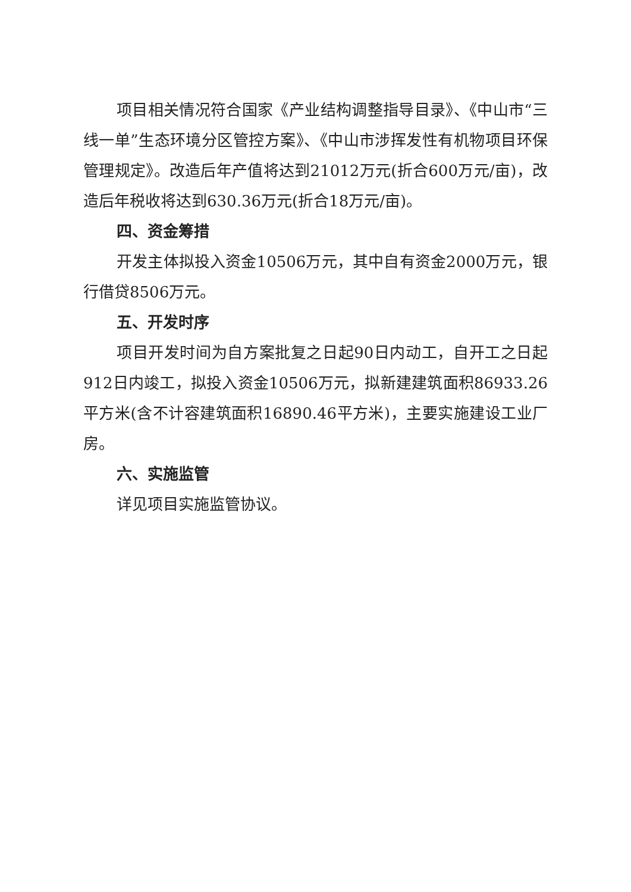项目相关情况符合国家《产业结构调整指导目录》、《中山市“三线一单”生态环境分区管控方案》、《中山市涉挥发性有机物项目环保管理规定》。改造后年产值将达到21012万元(折合600万元/亩)，改造后年税收将达到630.36万元(折合18万元/亩)。
四、资金筹措
开发主体拟投入资金10506万元，其中自有资金2000万元，银行借贷8506万元。
五、开发时序
项目开发时间为自方案批复之日起90日内动工，自开工之日起912日内竣工，拟投入资金10506万元，拟新建建筑面积86933.26平方米(含不计容建筑面积16890.46平方米)，主要实施建设工业厂房。
六、实施监管
详见项目实施监管协议。